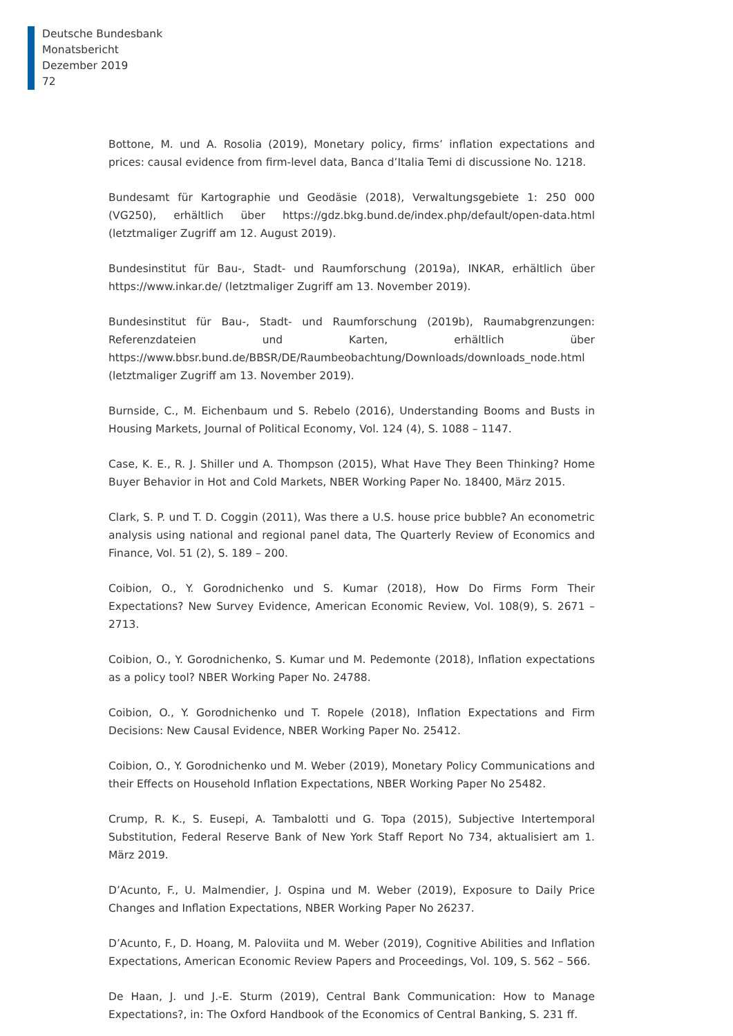Deutsche Bundesbank
Monatsbericht
Dezember 2019
72
Bottone, M. und A. Rosolia (2019), Monetary policy, firms’ inflation expectations and prices: causal evidence from firm-level data, Banca d’Italia Temi di discussione No. 1218.
Bundesamt für Kartographie und Geodäsie (2018), Verwaltungsgebiete 1: 250 000 (VG250), erhältlich über https://gdz.bkg.bund.de/index.php/default/open-data.html (letztmaliger Zugriff am 12. August 2019).
Bundesinstitut für Bau-, Stadt- und Raumforschung (2019a), INKAR, erhältlich über https://www.inkar.de/ (letztmaliger Zugriff am 13. November 2019).
Bundesinstitut für Bau-, Stadt- und Raumforschung (2019b), Raumabgrenzungen: Referenzdateien und Karten, erhältlich über https://www.bbsr.bund.de/BBSR/DE/Raumbeobachtung/Downloads/downloads_node.html (letztmaliger Zugriff am 13. November 2019).
Burnside, C., M. Eichenbaum und S. Rebelo (2016), Understanding Booms and Busts in Housing Markets, Journal of Political Economy, Vol. 124 (4), S. 1088 – 1147.
Case, K. E., R. J. Shiller und A. Thompson (2015), What Have They Been Thinking? Home Buyer Behavior in Hot and Cold Markets, NBER Working Paper No. 18400, März 2015.
Clark, S. P. und T. D. Coggin (2011), Was there a U.S. house price bubble? An econometric analysis using national and regional panel data, The Quarterly Review of Economics and Finance, Vol. 51 (2), S. 189 – 200.
Coibion, O., Y. Gorodnichenko und S. Kumar (2018), How Do Firms Form Their Expectations? New Survey Evidence, American Economic Review, Vol. 108(9), S. 2671 – 2713.
Coibion, O., Y. Gorodnichenko, S. Kumar und M. Pedemonte (2018), Inflation expectations as a policy tool? NBER Working Paper No. 24788.
Coibion, O., Y. Gorodnichenko und T. Ropele (2018), Inflation Expectations and Firm Decisions: New Causal Evidence, NBER Working Paper No. 25412.
Coibion, O., Y. Gorodnichenko und M. Weber (2019), Monetary Policy Communications and their Effects on Household Inflation Expectations, NBER Working Paper No 25482.
Crump, R. K., S. Eusepi, A. Tambalotti und G. Topa (2015), Subjective Intertemporal Substitution, Federal Reserve Bank of New York Staff Report No 734, aktualisiert am 1. März 2019.
D’Acunto, F., U. Malmendier, J. Ospina und M. Weber (2019), Exposure to Daily Price Changes and Inflation Expectations, NBER Working Paper No 26237.
D’Acunto, F., D. Hoang, M. Paloviita und M. Weber (2019), Cognitive Abilities and Inflation Expectations, American Economic Review Papers and Proceedings, Vol. 109, S. 562 – 566.
De Haan, J. und J.-E. Sturm (2019), Central Bank Communication: How to Manage Expectations?, in: The Oxford Handbook of the Economics of Central Banking, S. 231 ff.